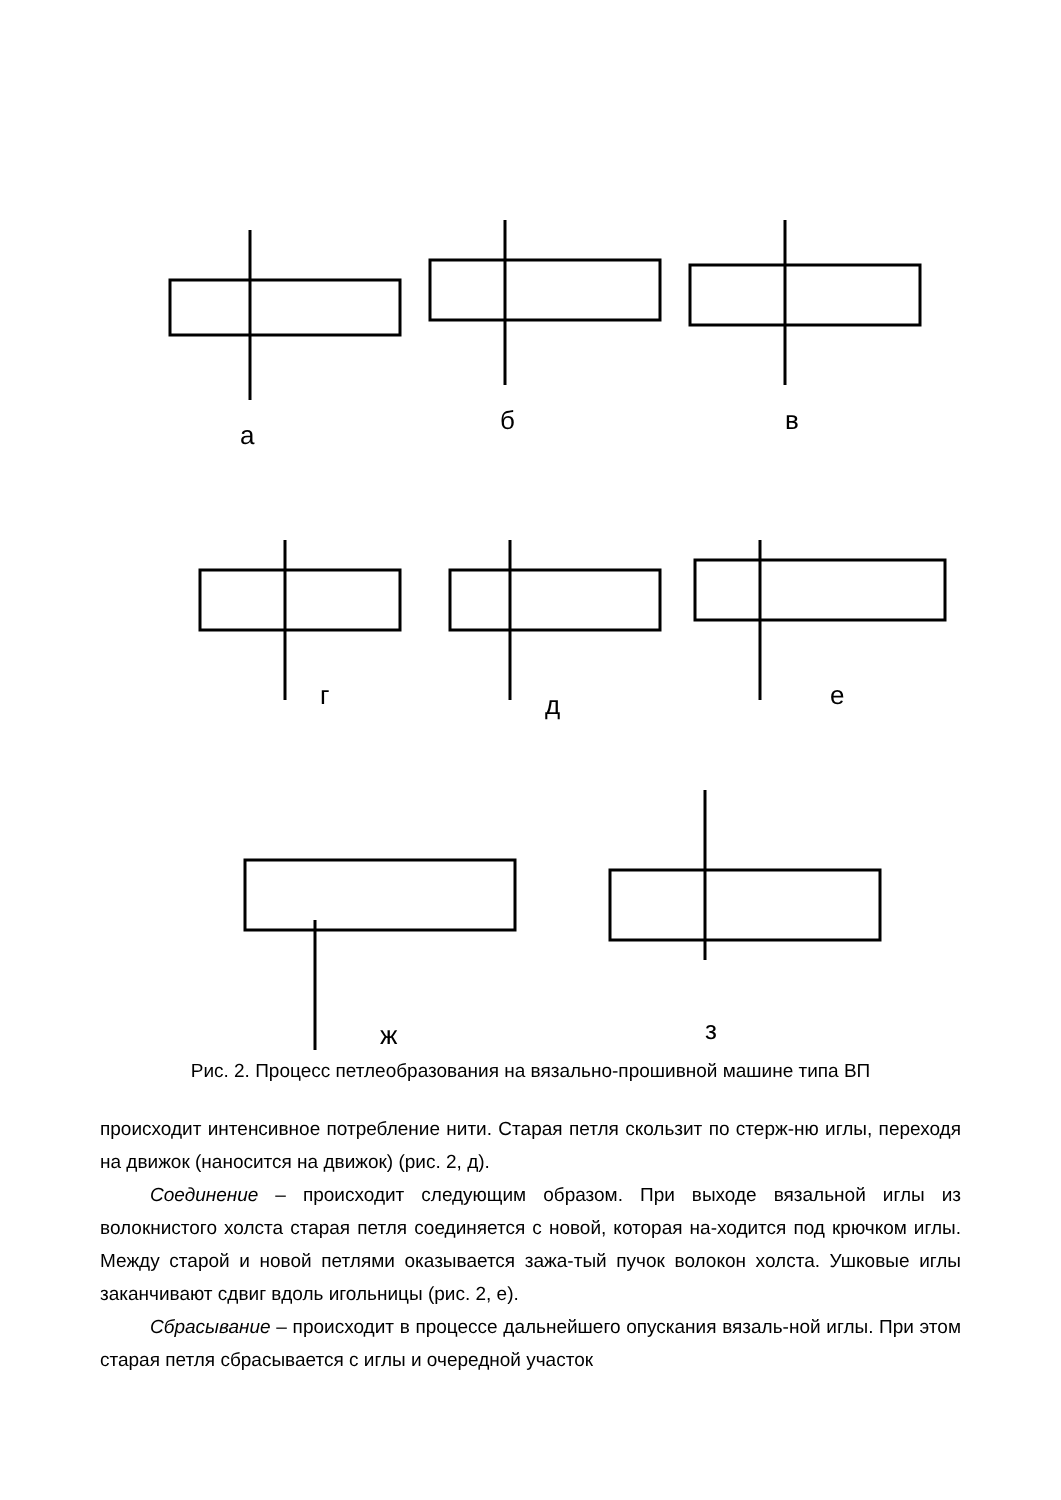а б в
г д е
ж з
Рис. 2. Процесс петлеобразования на вязально-прошивной машине типа ВП
происходит интенсивное потребление нити. Старая петля скользит по стерж-ню иглы, переходя на движок (наносится на движок) (рис. 2, д).
Соединение – происходит следующим образом. При выходе вязальной иглы из волокнистого холста старая петля соединяется с новой, которая на-ходится под крючком иглы. Между старой и новой петлями оказывается зажа-тый пучок волокон холста. Ушковые иглы заканчивают сдвиг вдоль игольницы (рис. 2, е).
Сбрасывание – происходит в процессе дальнейшего опускания вязаль-ной иглы. При этом старая петля сбрасывается с иглы и очередной участок